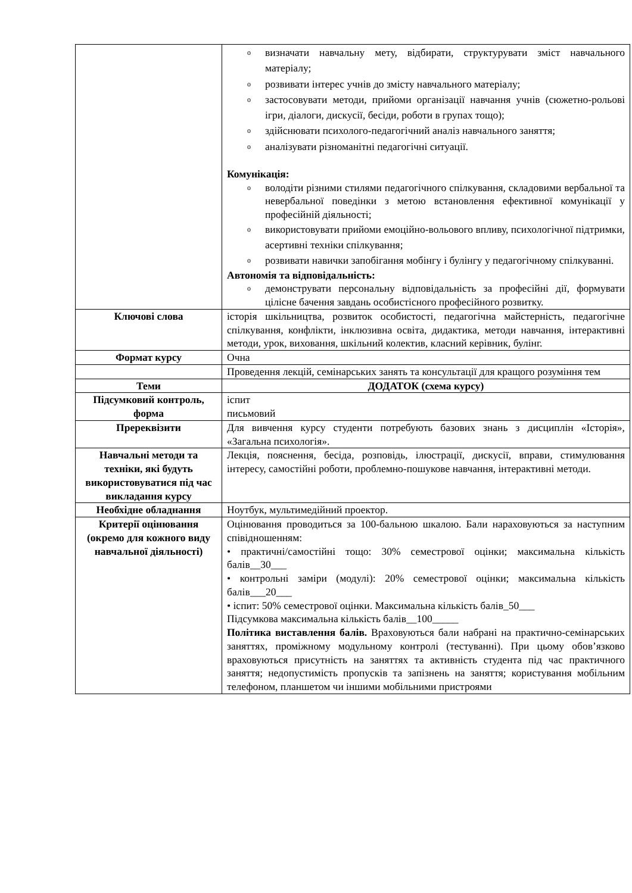| | o визначати навчальну мету, відбирати, структурувати зміст навчального матеріалу; o розвивати інтерес учнів до змісту навчального матеріалу; o застосовувати методи, прийоми організації навчання учнів (сюжетно-рольові ігри, діалоги, дискусії, бесіди, роботи в групах тощо); o здійснювати психолого-педагогічний аналіз навчального заняття; o аналізувати різноманітні педагогічні ситуації. Комунікація: o володіти різними стилями педагогічного спілкування, складовими вербальної та невербальної поведінки з метою встановлення ефективної комунікації у професійній діяльності; o використовувати прийоми емоційно-вольового впливу, психологічної підтримки, асертивні техніки спілкування; o розвивати навички запобігання мобінгу і булінгу у педагогічному спілкуванні. Автономія та відповідальність: o демонструвати персональну відповідальність за професійні дії, формувати цілісне бачення завдань особистісного професійного розвитку. |
| Ключові слова | історія шкільництва, розвиток особистості, педагогічна майстерність, педагогічне спілкування, конфлікти, інклюзивна освіта, дидактика, методи навчання, інтерактивні методи, урок, виховання, шкільний колектив, класний керівник, булінг. |
| Формат курсу | Очна |
| | Проведення лекцій, семінарських занять та консультації для кращого розуміння тем |
| Теми | ДОДАТОК (схема курсу) |
| Підсумковий контроль, форма | іспит письмовий |
| Пререквізити | Для вивчення курсу студенти потребують базових знань з дисциплін «Історія», «Загальна психологія». |
| Навчальні методи та техніки, які будуть використовуватися під час викладання курсу | Лекція, пояснення, бесіда, розповідь, ілюстрації, дискусії, вправи, стимулювання інтересу, самостійні роботи, проблемно-пошукове навчання, інтерактивні методи. |
| Необхідне обладнання | Ноутбук, мультимедійний проектор. |
| Критерії оцінювання (окремо для кожного виду навчальної діяльності) | Оцінювання проводиться за 100-бальною шкалою. Бали нараховуються за наступним співідношенням: • практичні/самостійні тощо: 30% семестрової оцінки; максимальна кількість балів__30___ • контрольні заміри (модулі): 20% семестрової оцінки; максимальна кількість балів___20___ • іспит: 50% семестрової оцінки. Максимальна кількість балів_50___ Підсумкова максимальна кількість балів__100_____ Політика виставлення балів. Враховуються бали набрані на практично-семінарських заняттях, проміжному модульному контролі (тестуванні). При цьому обов’язково враховуються присутність на заняттях та активність студента під час практичного заняття; недопустимість пропусків та запізнень на заняття; користування мобільним телефоном, планшетом чи іншими мобільними пристроями |